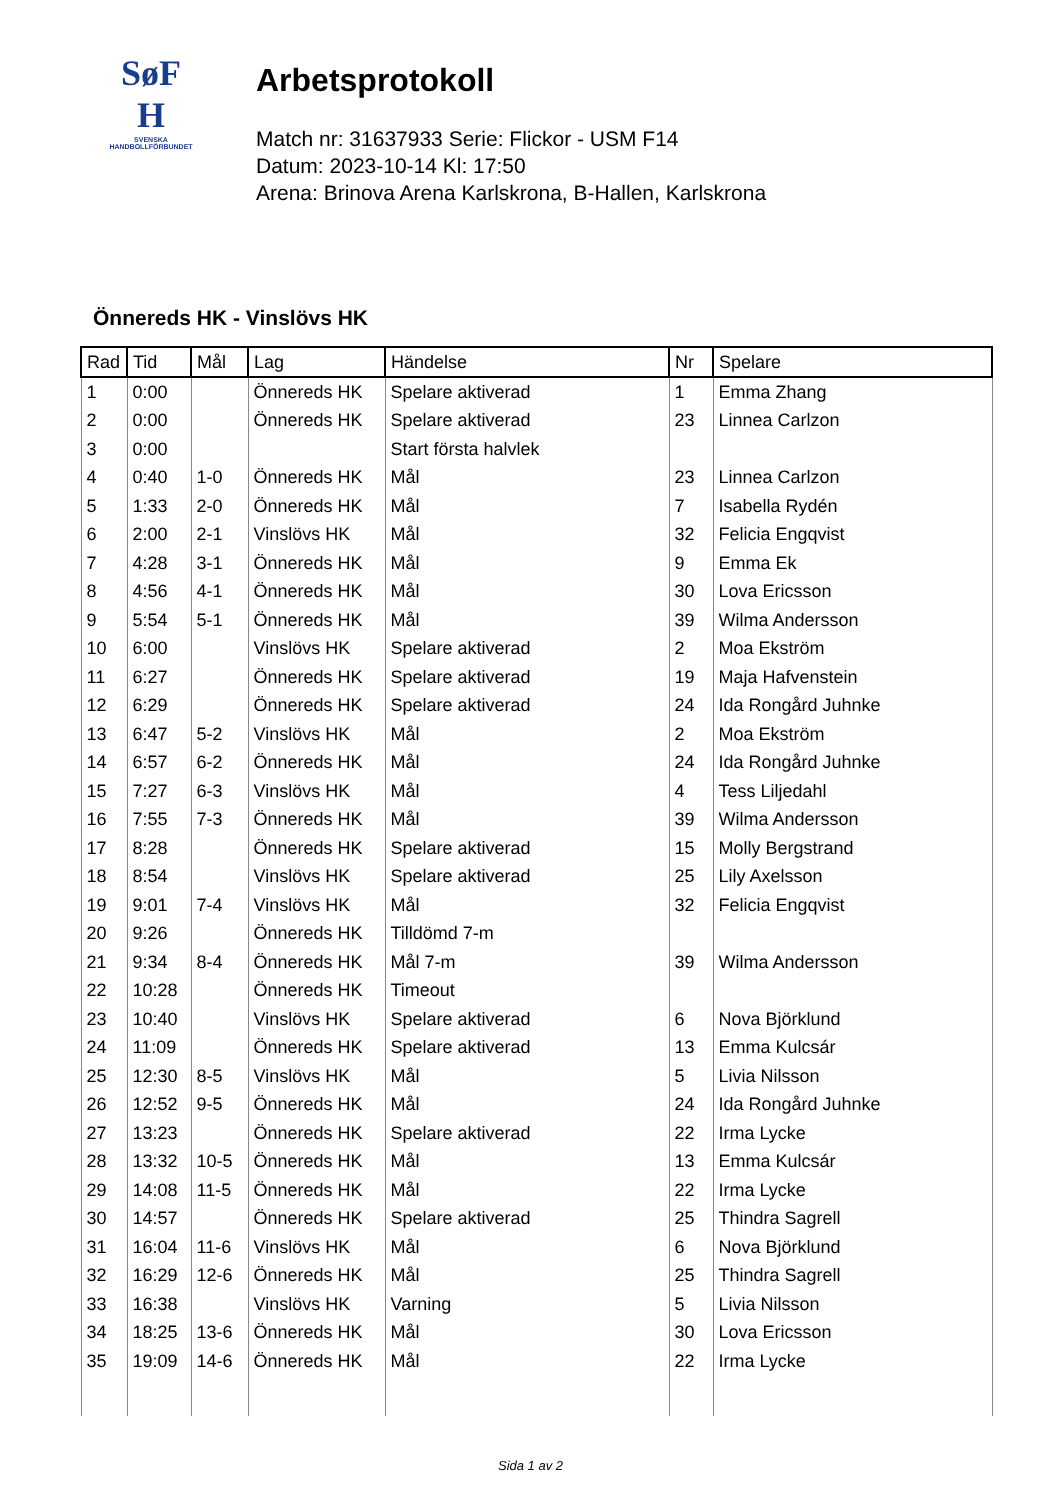SøF
H
SVENSKA
HANDBOLLFÖRBUNDET
Arbetsprotokoll
Match nr: 31637933 Serie: Flickor - USM F14
Datum: 2023-10-14 Kl: 17:50
Arena: Brinova Arena Karlskrona, B-Hallen, Karlskrona
Önnereds HK - Vinslövs HK
| Rad | Tid | Mål | Lag | Händelse | Nr | Spelare |
| --- | --- | --- | --- | --- | --- | --- |
| 1 | 0:00 | | Önnereds HK | Spelare aktiverad | 1 | Emma Zhang |
| 2 | 0:00 | | Önnereds HK | Spelare aktiverad | 23 | Linnea Carlzon |
| 3 | 0:00 | | | Start första halvlek | | |
| 4 | 0:40 | 1-0 | Önnereds HK | Mål | 23 | Linnea Carlzon |
| 5 | 1:33 | 2-0 | Önnereds HK | Mål | 7 | Isabella Rydén |
| 6 | 2:00 | 2-1 | Vinslövs HK | Mål | 32 | Felicia Engqvist |
| 7 | 4:28 | 3-1 | Önnereds HK | Mål | 9 | Emma Ek |
| 8 | 4:56 | 4-1 | Önnereds HK | Mål | 30 | Lova Ericsson |
| 9 | 5:54 | 5-1 | Önnereds HK | Mål | 39 | Wilma Andersson |
| 10 | 6:00 | | Vinslövs HK | Spelare aktiverad | 2 | Moa Ekström |
| 11 | 6:27 | | Önnereds HK | Spelare aktiverad | 19 | Maja Hafvenstein |
| 12 | 6:29 | | Önnereds HK | Spelare aktiverad | 24 | Ida Rongård Juhnke |
| 13 | 6:47 | 5-2 | Vinslövs HK | Mål | 2 | Moa Ekström |
| 14 | 6:57 | 6-2 | Önnereds HK | Mål | 24 | Ida Rongård Juhnke |
| 15 | 7:27 | 6-3 | Vinslövs HK | Mål | 4 | Tess Liljedahl |
| 16 | 7:55 | 7-3 | Önnereds HK | Mål | 39 | Wilma Andersson |
| 17 | 8:28 | | Önnereds HK | Spelare aktiverad | 15 | Molly Bergstrand |
| 18 | 8:54 | | Vinslövs HK | Spelare aktiverad | 25 | Lily Axelsson |
| 19 | 9:01 | 7-4 | Vinslövs HK | Mål | 32 | Felicia Engqvist |
| 20 | 9:26 | | Önnereds HK | Tilldömd 7-m | | |
| 21 | 9:34 | 8-4 | Önnereds HK | Mål 7-m | 39 | Wilma Andersson |
| 22 | 10:28 | | Önnereds HK | Timeout | | |
| 23 | 10:40 | | Vinslövs HK | Spelare aktiverad | 6 | Nova Björklund |
| 24 | 11:09 | | Önnereds HK | Spelare aktiverad | 13 | Emma Kulcsár |
| 25 | 12:30 | 8-5 | Vinslövs HK | Mål | 5 | Livia Nilsson |
| 26 | 12:52 | 9-5 | Önnereds HK | Mål | 24 | Ida Rongård Juhnke |
| 27 | 13:23 | | Önnereds HK | Spelare aktiverad | 22 | Irma Lycke |
| 28 | 13:32 | 10-5 | Önnereds HK | Mål | 13 | Emma Kulcsár |
| 29 | 14:08 | 11-5 | Önnereds HK | Mål | 22 | Irma Lycke |
| 30 | 14:57 | | Önnereds HK | Spelare aktiverad | 25 | Thindra Sagrell |
| 31 | 16:04 | 11-6 | Vinslövs HK | Mål | 6 | Nova Björklund |
| 32 | 16:29 | 12-6 | Önnereds HK | Mål | 25 | Thindra Sagrell |
| 33 | 16:38 | | Vinslövs HK | Varning | 5 | Livia Nilsson |
| 34 | 18:25 | 13-6 | Önnereds HK | Mål | 30 | Lova Ericsson |
| 35 | 19:09 | 14-6 | Önnereds HK | Mål | 22 | Irma Lycke |
Sida 1 av 2